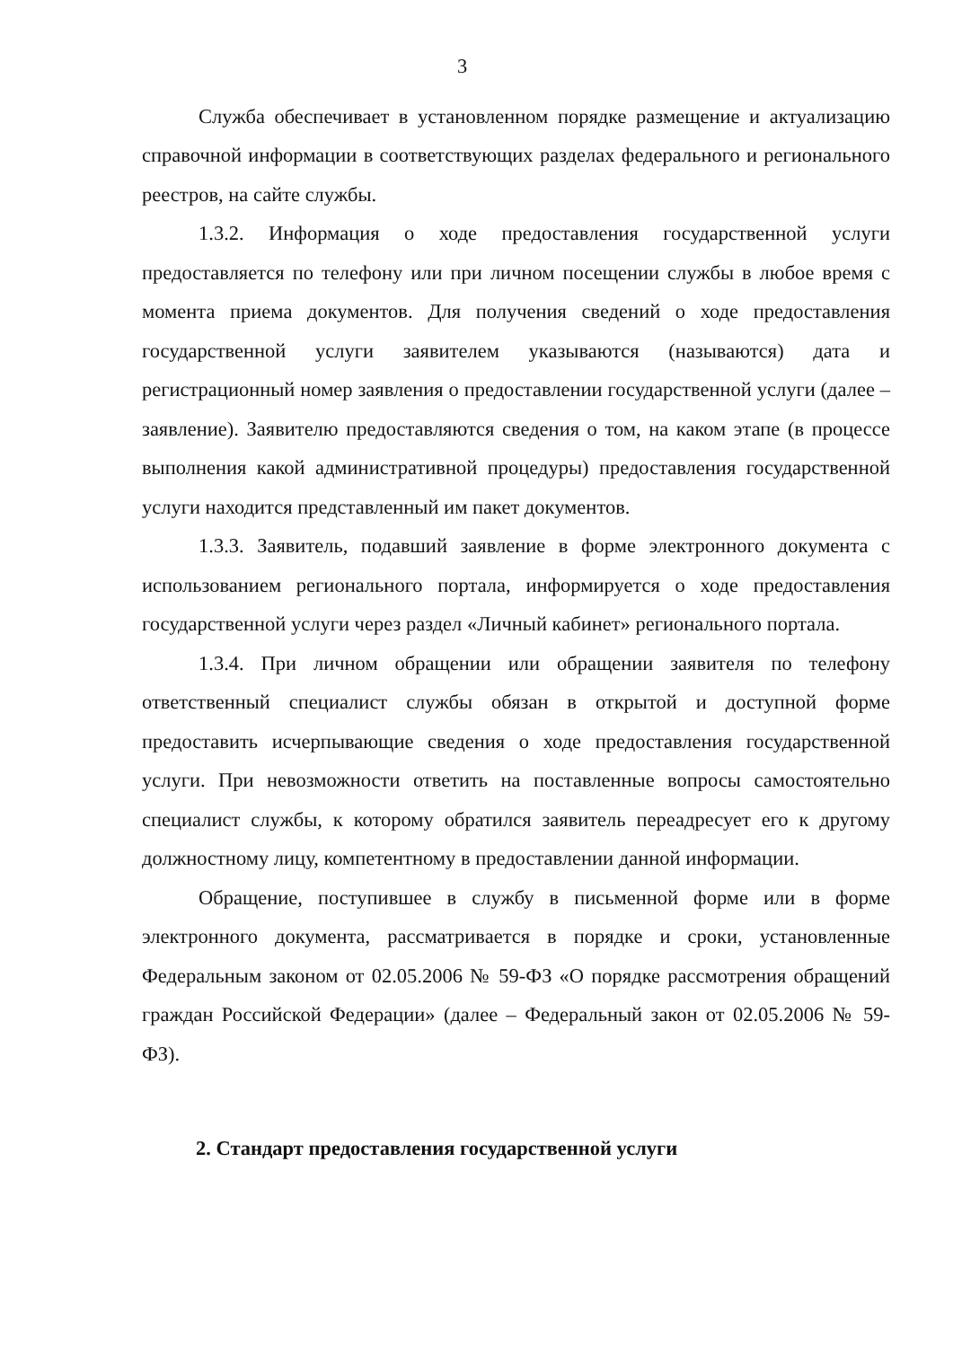3
Служба обеспечивает в установленном порядке размещение и актуализацию справочной информации в соответствующих разделах федерального и регионального реестров, на сайте службы.
1.3.2. Информация о ходе предоставления государственной услуги предоставляется по телефону или при личном посещении службы в любое время с момента приема документов. Для получения сведений о ходе предоставления государственной услуги заявителем указываются (называются) дата и регистрационный номер заявления о предоставлении государственной услуги (далее – заявление). Заявителю предоставляются сведения о том, на каком этапе (в процессе выполнения какой административной процедуры) предоставления государственной услуги находится представленный им пакет документов.
1.3.3. Заявитель, подавший заявление в форме электронного документа с использованием регионального портала, информируется о ходе предоставления государственной услуги через раздел «Личный кабинет» регионального портала.
1.3.4. При личном обращении или обращении заявителя по телефону ответственный специалист службы обязан в открытой и доступной форме предоставить исчерпывающие сведения о ходе предоставления государственной услуги. При невозможности ответить на поставленные вопросы самостоятельно специалист службы, к которому обратился заявитель переадресует его к другому должностному лицу, компетентному в предоставлении данной информации.
Обращение, поступившее в службу в письменной форме или в форме электронного документа, рассматривается в порядке и сроки, установленные Федеральным законом от 02.05.2006 № 59-ФЗ «О порядке рассмотрения обращений граждан Российской Федерации» (далее – Федеральный закон от 02.05.2006 № 59-ФЗ).
2. Стандарт предоставления государственной услуги